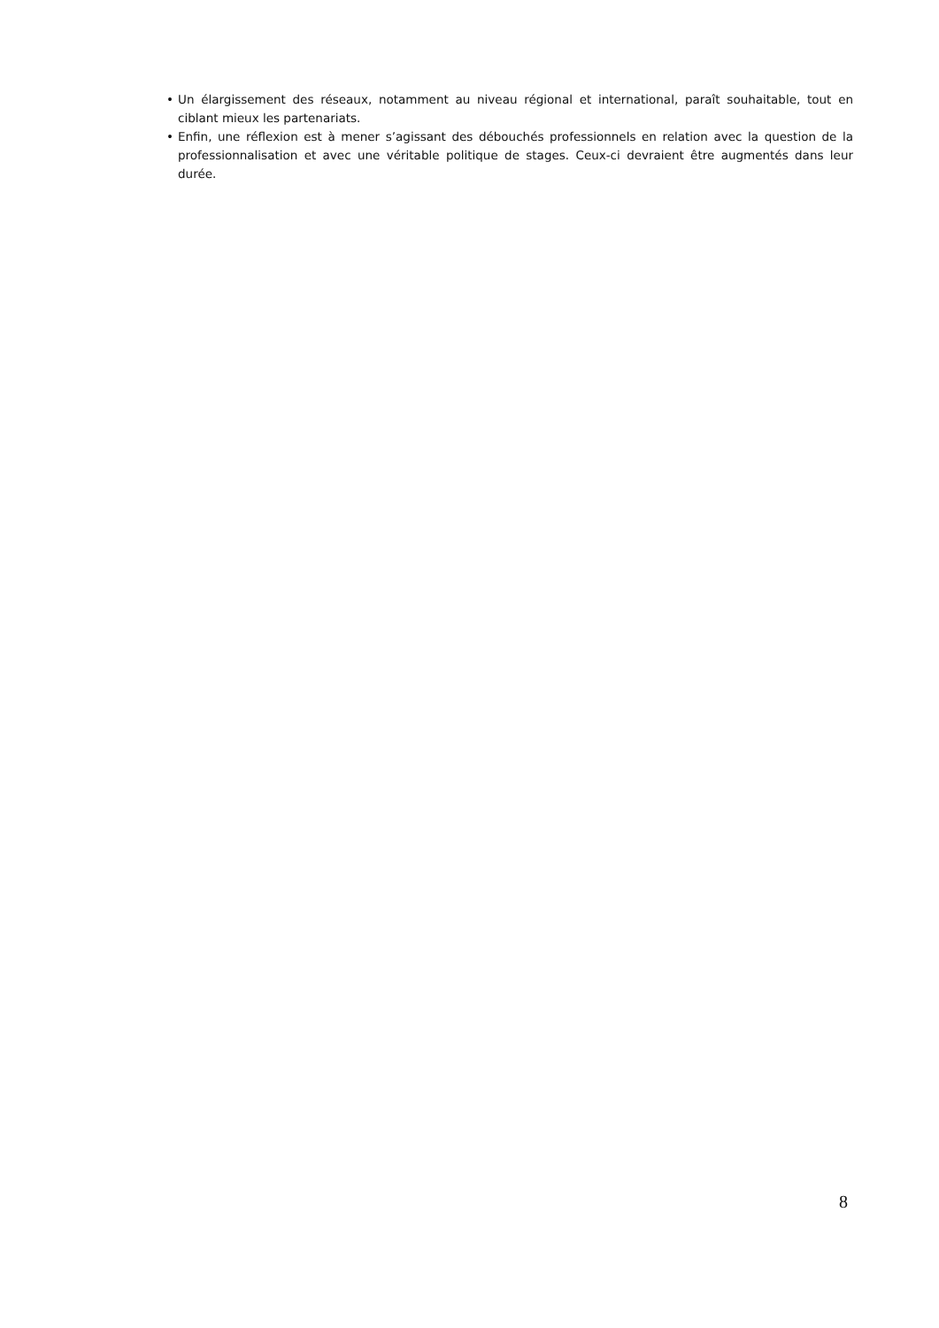• Un élargissement des réseaux, notamment au niveau régional et international, paraît souhaitable, tout en ciblant mieux les partenariats.
• Enfin, une réflexion est à mener s’agissant des débouchés professionnels en relation avec la question de la professionnalisation et avec une véritable politique de stages. Ceux-ci devraient être augmentés dans leur durée.
8